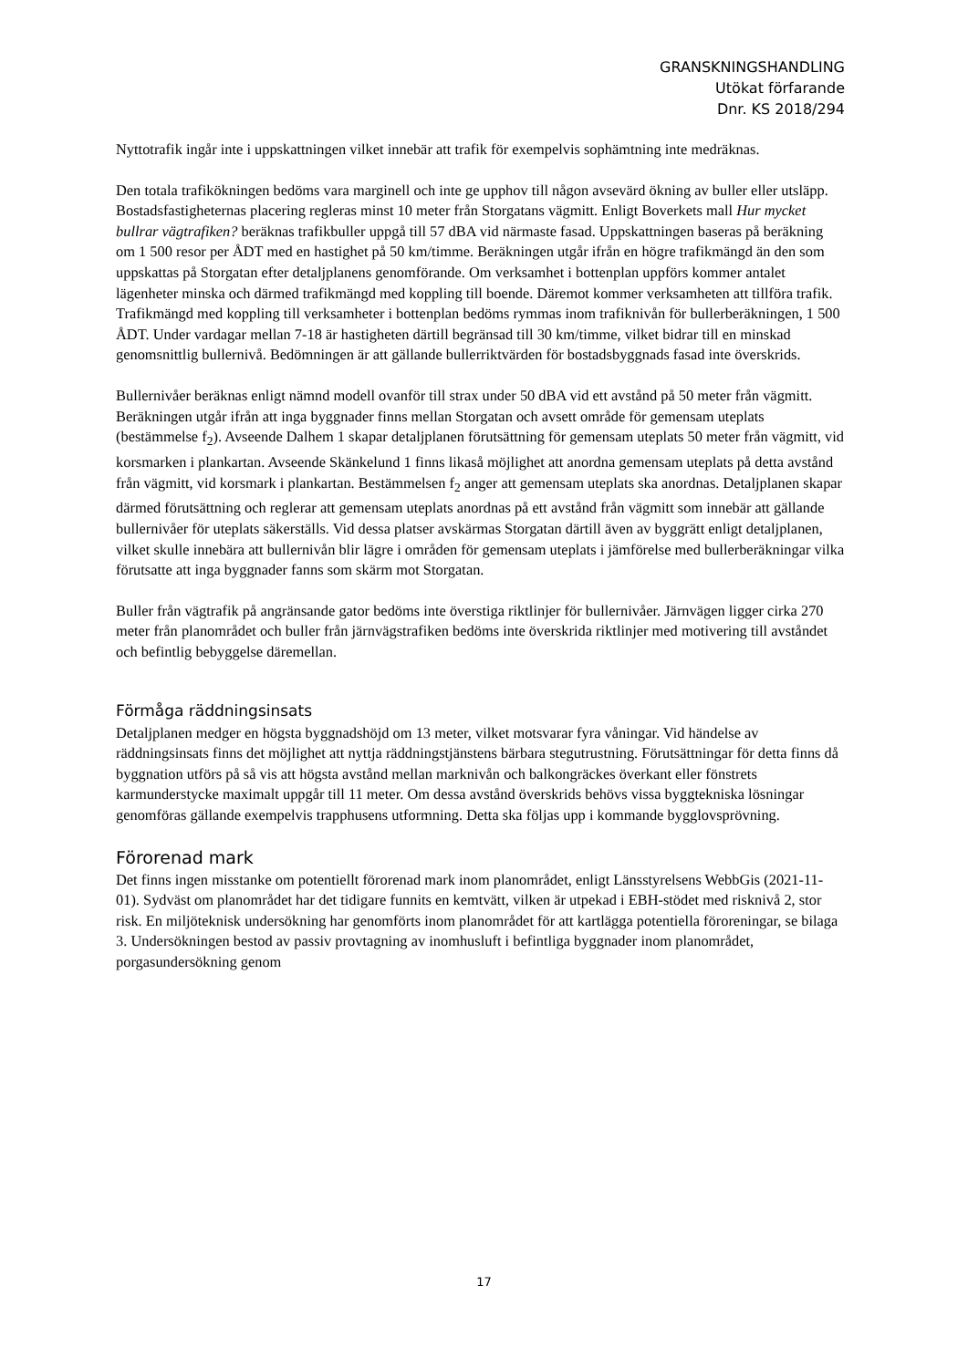GRANSKNINGSHANDLING
Utökat förfarande
Dnr. KS 2018/294
Nyttotrafik ingår inte i uppskattningen vilket innebär att trafik för exempelvis sophämtning inte medräknas.
Den totala trafikökningen bedöms vara marginell och inte ge upphov till någon avsevärd ökning av buller eller utsläpp. Bostadsfastigheternas placering regleras minst 10 meter från Storgatans vägmitt. Enligt Boverkets mall Hur mycket bullrar vägtrafiken? beräknas trafikbuller uppgå till 57 dBA vid närmaste fasad. Uppskattningen baseras på beräkning om 1 500 resor per ÅDT med en hastighet på 50 km/timme. Beräkningen utgår ifrån en högre trafikmängd än den som uppskattas på Storgatan efter detaljplanens genomförande. Om verksamhet i bottenplan uppförs kommer antalet lägenheter minska och därmed trafikmängd med koppling till boende. Däremot kommer verksamheten att tillföra trafik. Trafikmängd med koppling till verksamheter i bottenplan bedöms rymmas inom trafiknivån för bullerberäkningen, 1 500 ÅDT. Under vardagar mellan 7-18 är hastigheten därtill begränsad till 30 km/timme, vilket bidrar till en minskad genomsnittlig bullernivå. Bedömningen är att gällande bullerriktvärden för bostadsbyggnads fasad inte överskrids.
Bullernivåer beräknas enligt nämnd modell ovanför till strax under 50 dBA vid ett avstånd på 50 meter från vägmitt. Beräkningen utgår ifrån att inga byggnader finns mellan Storgatan och avsett område för gemensam uteplats (bestämmelse f<sub>2</sub>). Avseende Dalhem 1 skapar detaljplanen förutsättning för gemensam uteplats 50 meter från vägmitt, vid korsmarken i plankartan. Avseende Skänkelund 1 finns likaså möjlighet att anordna gemensam uteplats på detta avstånd från vägmitt, vid korsmark i plankartan. Bestämmelsen f<sub>2</sub> anger att gemensam uteplats ska anordnas. Detaljplanen skapar därmed förutsättning och reglerar att gemensam uteplats anordnas på ett avstånd från vägmitt som innebär att gällande bullernivåer för uteplats säkerställs. Vid dessa platser avskärmas Storgatan därtill även av byggrätt enligt detaljplanen, vilket skulle innebära att bullernivån blir lägre i områden för gemensam uteplats i jämförelse med bullerberäkningar vilka förutsatte att inga byggnader fanns som skärm mot Storgatan.
Buller från vägtrafik på angränsande gator bedöms inte överstiga riktlinjer för bullernivåer. Järnvägen ligger cirka 270 meter från planområdet och buller från järnvägstrafiken bedöms inte överskrida riktlinjer med motivering till avståndet och befintlig bebyggelse däremellan.
Förmåga räddningsinsats
Detaljplanen medger en högsta byggnadshöjd om 13 meter, vilket motsvarar fyra våningar. Vid händelse av räddningsinsats finns det möjlighet att nyttja räddningstjänstens bärbara stegutrustning. Förutsättningar för detta finns då byggnation utförs på så vis att högsta avstånd mellan marknivån och balkongräckes överkant eller fönstrets karmunderstycke maximalt uppgår till 11 meter. Om dessa avstånd överskrids behövs vissa byggtekniska lösningar genomföras gällande exempelvis trapphusens utformning. Detta ska följas upp i kommande bygglovsprövning.
Förorenad mark
Det finns ingen misstanke om potentiellt förorenad mark inom planområdet, enligt Länsstyrelsens WebbGis (2021-11-01). Sydväst om planområdet har det tidigare funnits en kemtvätt, vilken är utpekad i EBH-stödet med risknivå 2, stor risk. En miljöteknisk undersökning har genomförts inom planområdet för att kartlägga potentiella föroreningar, se bilaga 3. Undersökningen bestod av passiv provtagning av inomhusluft i befintliga byggnader inom planområdet, porgasundersökning genom
17